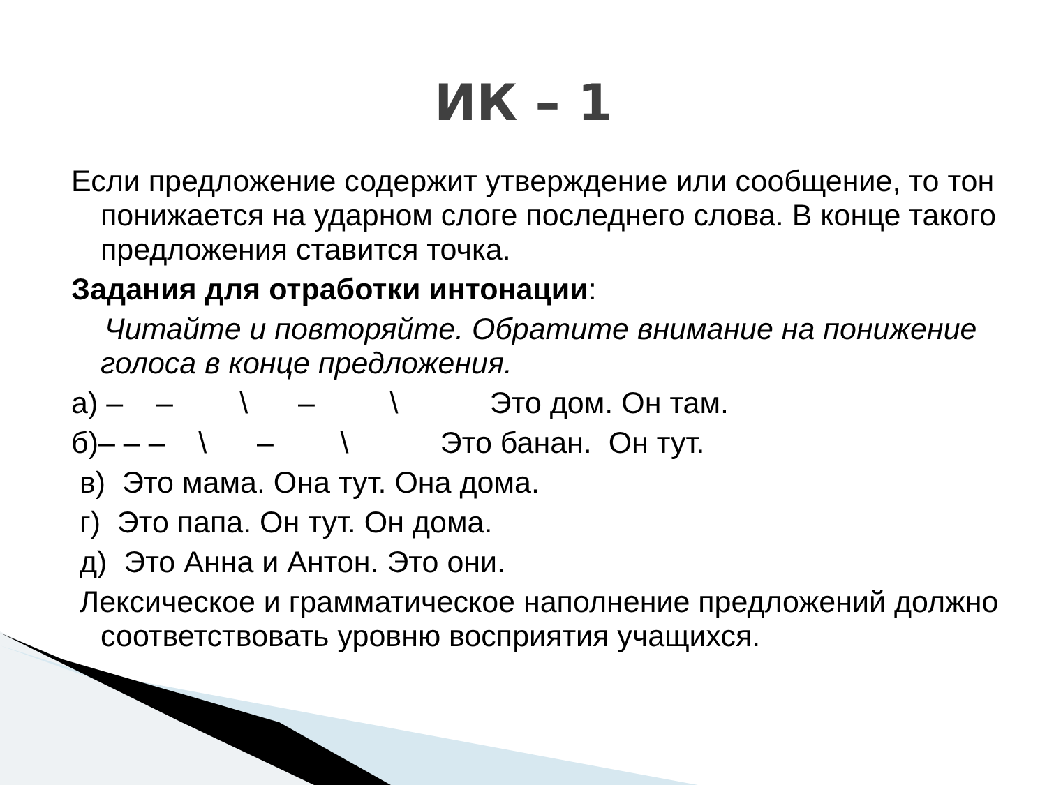ИК – 1
Если предложение содержит утверждение или сообщение, то тон понижается на ударном слоге последнего слова. В конце такого предложения ставится точка.
Задания для отработки интонации:
Читайте и повторяйте. Обратите внимание на понижение голоса в конце предложения.
а) – – \ – \ Это дом. Он там.
б)– – – \ – \ Это банан. Он тут.
в) Это мама. Она тут. Она дома.
г) Это папа. Он тут. Он дома.
д) Это Анна и Антон. Это они.
Лексическое и грамматическое наполнение предложений должно соответствовать уровню восприятия учащихся.